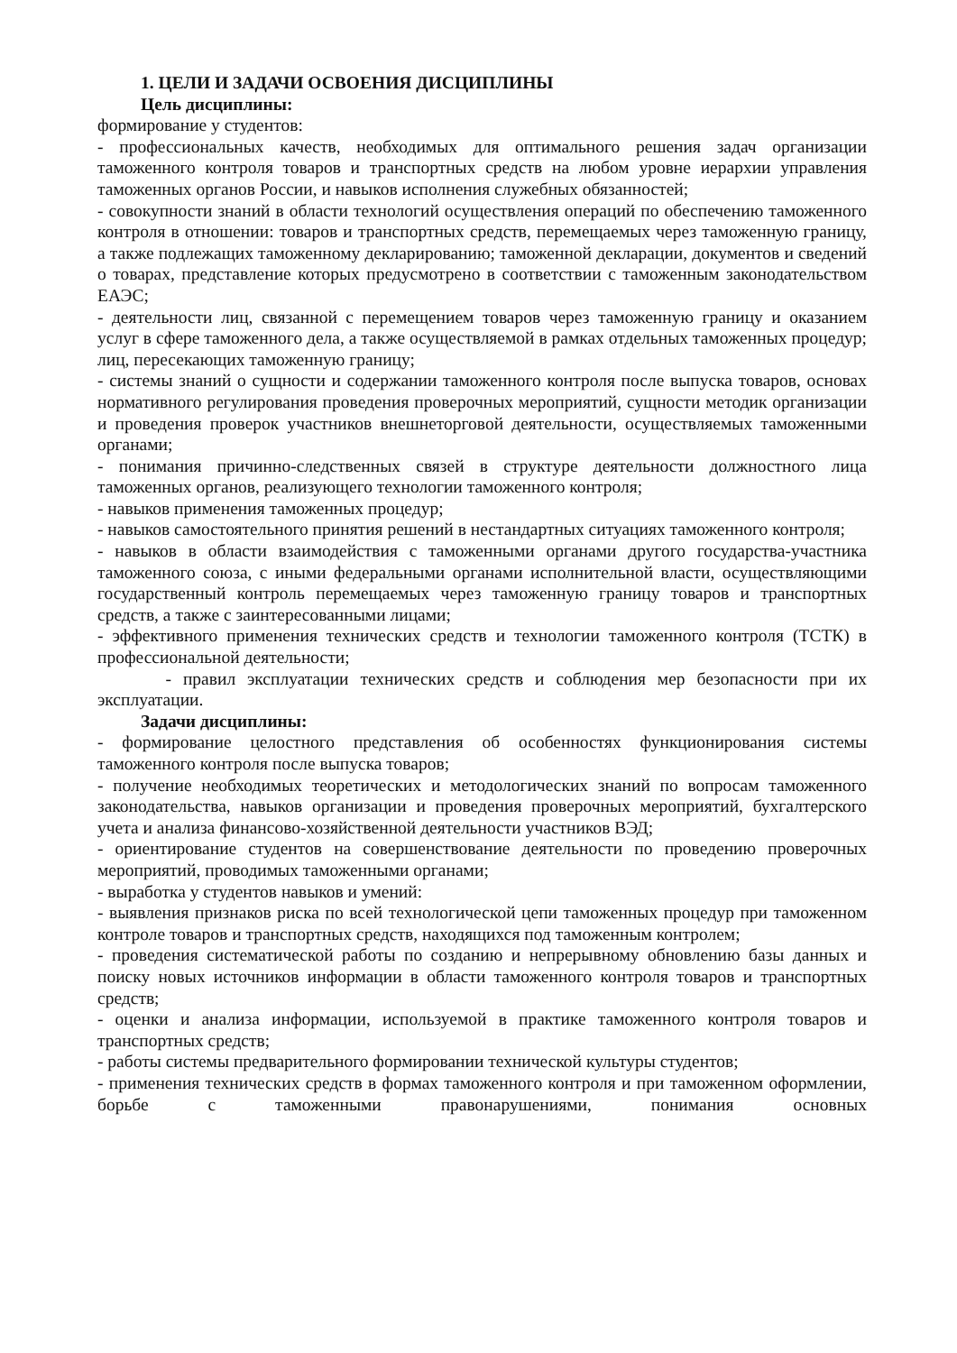1. ЦЕЛИ И ЗАДАЧИ ОСВОЕНИЯ ДИСЦИПЛИНЫ
Цель дисциплины:
формирование у студентов:
- профессиональных качеств, необходимых для оптимального решения задач организации таможенного контроля товаров и транспортных средств на любом уровне иерархии управления таможенных органов России, и навыков исполнения служебных обязанностей;
- совокупности знаний в области технологий осуществления операций по обеспечению таможенного контроля в отношении: товаров и транспортных средств, перемещаемых через таможенную границу, а также подлежащих таможенному декларированию; таможенной декларации, документов и сведений о товарах, представление которых предусмотрено в соответствии с таможенным законодательством ЕАЭС;
- деятельности лиц, связанной с перемещением товаров через таможенную границу и оказанием услуг в сфере таможенного дела, а также осуществляемой в рамках отдельных таможенных процедур; лиц, пересекающих таможенную границу;
- системы знаний о сущности и содержании таможенного контроля после выпуска товаров, основах нормативного регулирования проведения проверочных мероприятий, сущности методик организации и проведения проверок участников внешнеторговой деятельности, осуществляемых таможенными органами;
- понимания причинно-следственных связей в структуре деятельности должностного лица таможенных органов, реализующего технологии таможенного контроля;
- навыков применения таможенных процедур;
- навыков самостоятельного принятия решений в нестандартных ситуациях таможенного контроля;
- навыков в области взаимодействия с таможенными органами другого государства-участника таможенного союза, с иными федеральными органами исполнительной власти, осуществляющими государственный контроль перемещаемых через таможенную границу товаров и транспортных средств, а также с заинтересованными лицами;
- эффективного применения технических средств и технологии таможенного контроля (ТСТК) в профессиональной деятельности;
- правил эксплуатации технических средств и соблюдения мер безопасности при их эксплуатации.
Задачи дисциплины:
- формирование целостного представления об особенностях функционирования системы таможенного контроля после выпуска товаров;
- получение необходимых теоретических и методологических знаний по вопросам таможенного законодательства, навыков организации и проведения проверочных мероприятий, бухгалтерского учета и анализа финансово-хозяйственной деятельности участников ВЭД;
- ориентирование студентов на совершенствование деятельности по проведению проверочных мероприятий, проводимых таможенными органами;
- выработка у студентов навыков и умений:
- выявления признаков риска по всей технологической цепи таможенных процедур при таможенном контроле товаров и транспортных средств, находящихся под таможенным контролем;
- проведения систематической работы по созданию и непрерывному обновлению базы данных и поиску новых источников информации в области таможенного контроля товаров и транспортных средств;
- оценки и анализа информации, используемой в практике таможенного контроля товаров и транспортных средств;
- работы системы предварительного формировании технической культуры студентов;
- применения технических средств в формах таможенного контроля и при таможенном оформлении, борьбе с таможенными правонарушениями, понимания основных